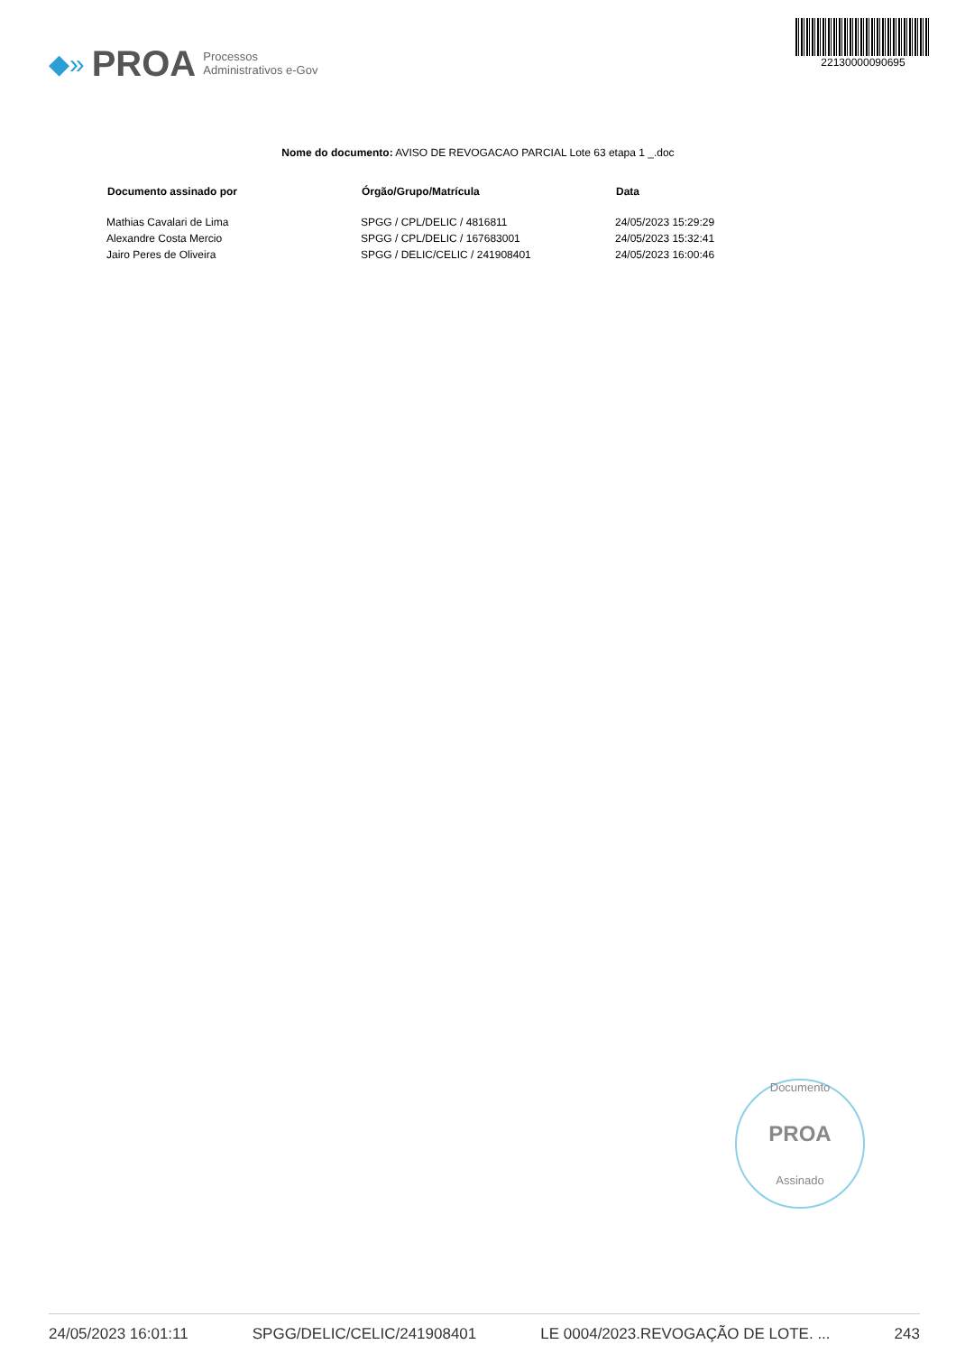◆» PROA Processos
Administrativos e-Gov
22130000090695
Nome do documento: AVISO DE REVOGACAO PARCIAL Lote 63 etapa 1 _.doc
| Documento assinado por | Órgão/Grupo/Matrícula | Data |
| --- | --- | --- |
| Mathias Cavalari de Lima | SPGG / CPL/DELIC / 4816811 | 24/05/2023 15:29:29 |
| Alexandre Costa Mercio | SPGG / CPL/DELIC / 167683001 | 24/05/2023 15:32:41 |
| Jairo Peres de Oliveira | SPGG / DELIC/CELIC / 241908401 | 24/05/2023 16:00:46 |
Documento
PROA
Assinado
24/05/2023 16:01:11 SPGG/DELIC/CELIC/241908401 LE 0004/2023.REVOGAÇÃO DE LOTE. ... 243